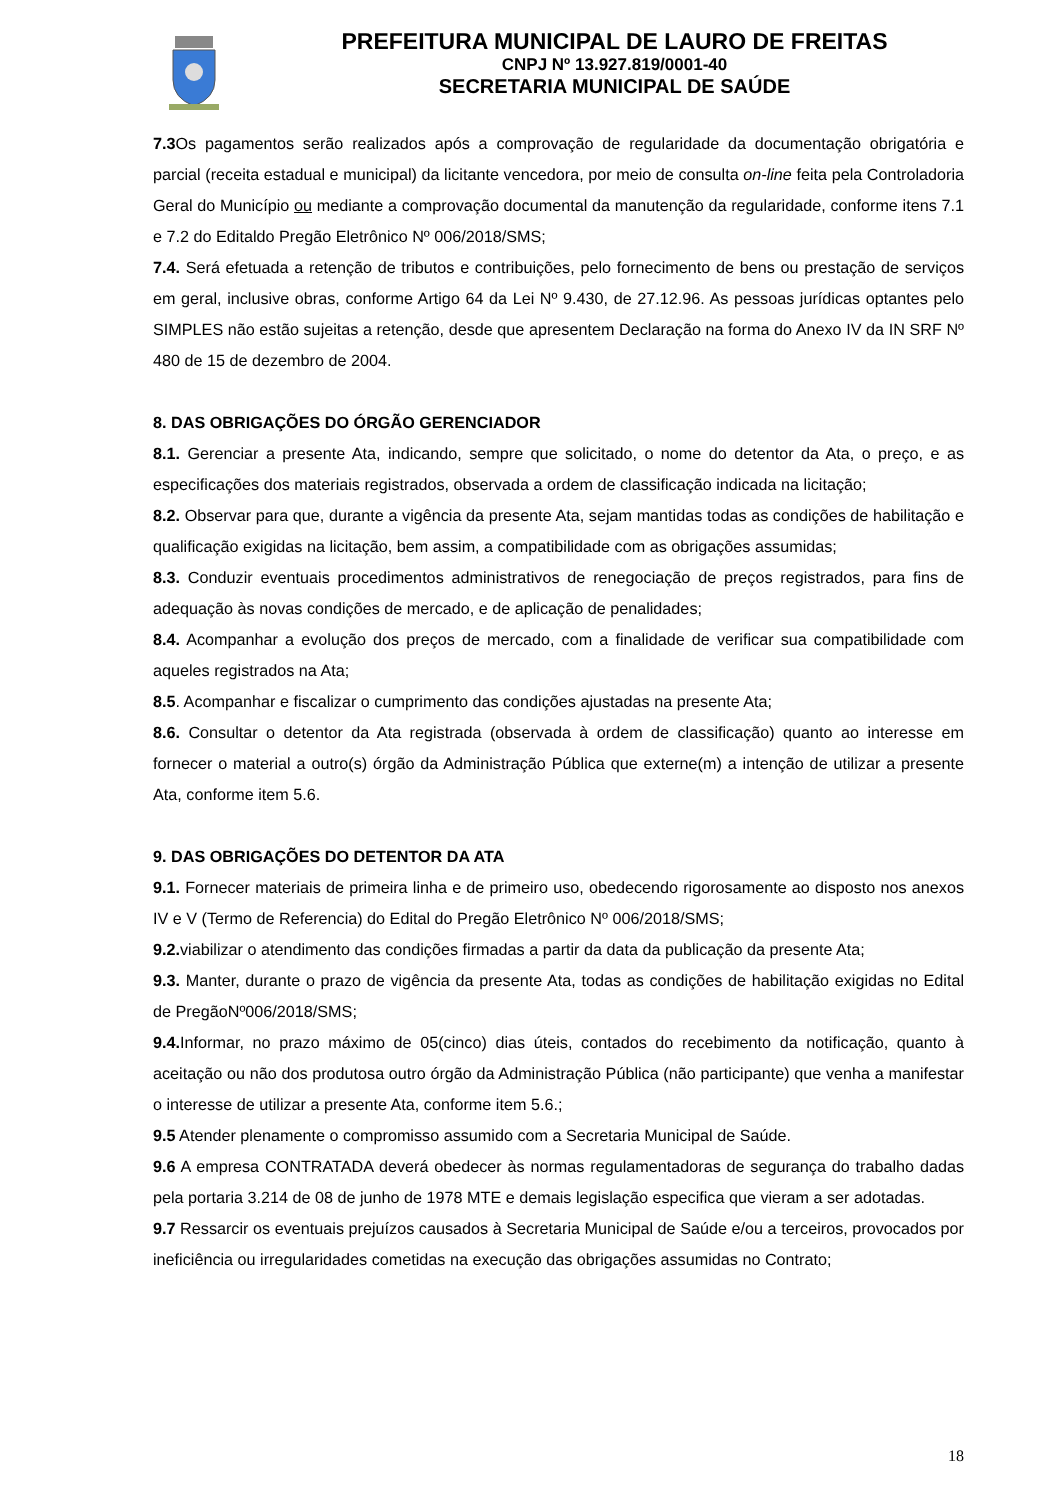PREFEITURA MUNICIPAL DE LAURO DE FREITAS
CNPJ Nº 13.927.819/0001-40
SECRETARIA MUNICIPAL DE SAÚDE
7.3 Os pagamentos serão realizados após a comprovação de regularidade da documentação obrigatória e parcial (receita estadual e municipal) da licitante vencedora, por meio de consulta on-line feita pela Controladoria Geral do Município ou mediante a comprovação documental da manutenção da regularidade, conforme itens 7.1 e 7.2 do Editaldo Pregão Eletrônico Nº 006/2018/SMS;
7.4. Será efetuada a retenção de tributos e contribuições, pelo fornecimento de bens ou prestação de serviços em geral, inclusive obras, conforme Artigo 64 da Lei Nº 9.430, de 27.12.96. As pessoas jurídicas optantes pelo SIMPLES não estão sujeitas a retenção, desde que apresentem Declaração na forma do Anexo IV da IN SRF Nº 480 de 15 de dezembro de 2004.
8. DAS OBRIGAÇÕES DO ÓRGÃO GERENCIADOR
8.1. Gerenciar a presente Ata, indicando, sempre que solicitado, o nome do detentor da Ata, o preço, e as especificações dos materiais registrados, observada a ordem de classificação indicada na licitação;
8.2. Observar para que, durante a vigência da presente Ata, sejam mantidas todas as condições de habilitação e qualificação exigidas na licitação, bem assim, a compatibilidade com as obrigações assumidas;
8.3. Conduzir eventuais procedimentos administrativos de renegociação de preços registrados, para fins de adequação às novas condições de mercado, e de aplicação de penalidades;
8.4. Acompanhar a evolução dos preços de mercado, com a finalidade de verificar sua compatibilidade com aqueles registrados na Ata;
8.5. Acompanhar e fiscalizar o cumprimento das condições ajustadas na presente Ata;
8.6. Consultar o detentor da Ata registrada (observada à ordem de classificação) quanto ao interesse em fornecer o material a outro(s) órgão da Administração Pública que externe(m) a intenção de utilizar a presente Ata, conforme item 5.6.
9. DAS OBRIGAÇÕES DO DETENTOR DA ATA
9.1. Fornecer materiais de primeira linha e de primeiro uso, obedecendo rigorosamente ao disposto nos anexos IV e V (Termo de Referencia) do Edital do Pregão Eletrônico Nº 006/2018/SMS;
9.2. viabilizar o atendimento das condições firmadas a partir da data da publicação da presente Ata;
9.3. Manter, durante o prazo de vigência da presente Ata, todas as condições de habilitação exigidas no Edital de PregãoNº006/2018/SMS;
9.4. Informar, no prazo máximo de 05(cinco) dias úteis, contados do recebimento da notificação, quanto à aceitação ou não dos produtosa outro órgão da Administração Pública (não participante) que venha a manifestar o interesse de utilizar a presente Ata, conforme item 5.6.;
9.5 Atender plenamente o compromisso assumido com a Secretaria Municipal de Saúde.
9.6 A empresa CONTRATADA deverá obedecer às normas regulamentadoras de segurança do trabalho dadas pela portaria 3.214 de 08 de junho de 1978 MTE e demais legislação especifica que vieram a ser adotadas.
9.7 Ressarcir os eventuais prejuízos causados à Secretaria Municipal de Saúde e/ou a terceiros, provocados por ineficiência ou irregularidades cometidas na execução das obrigações assumidas no Contrato;
18